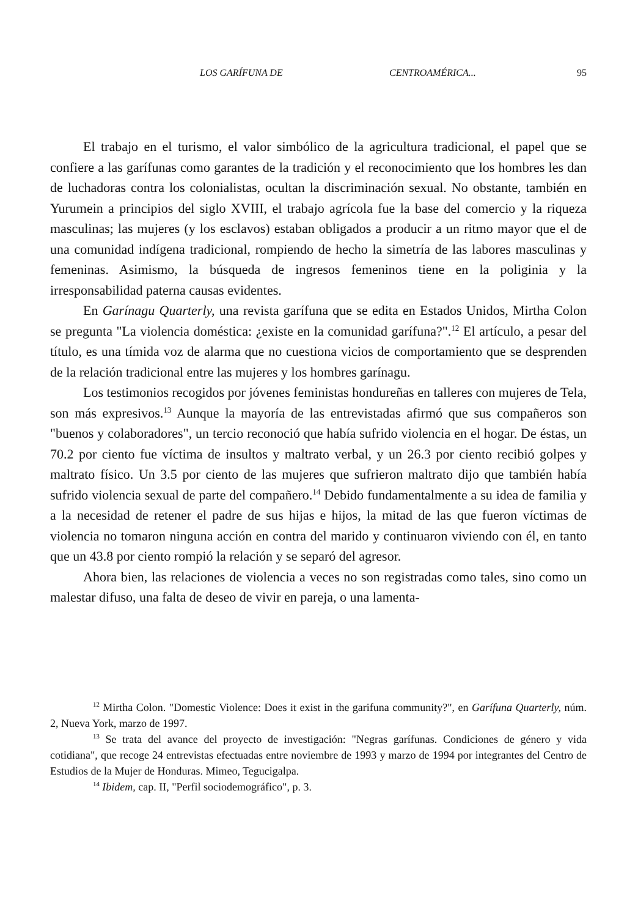LOS GARÍFUNA DE CENTROAMÉRICA... 95
El trabajo en el turismo, el valor simbólico de la agricultura tradicional, el papel que se confiere a las garífunas como garantes de la tradición y el reconocimiento que los hombres les dan de luchadoras contra los colonialistas, ocultan la discriminación sexual. No obstante, también en Yurumein a principios del siglo XVIII, el trabajo agrícola fue la base del comercio y la riqueza masculinas; las mujeres (y los esclavos) estaban obligados a producir a un ritmo mayor que el de una comunidad indígena tradicional, rompiendo de hecho la simetría de las labores masculinas y femeninas. Asimismo, la búsqueda de ingresos femeninos tiene en la poliginia y la irresponsabilidad paterna causas evidentes.
En Garínagu Quarterly, una revista garífuna que se edita en Estados Unidos, Mirtha Colon se pregunta "La violencia doméstica: ¿existe en la comunidad garífuna?".<sup>12</sup> El artículo, a pesar del título, es una tímida voz de alarma que no cuestiona vicios de comportamiento que se desprenden de la relación tradicional entre las mujeres y los hombres garínagu.
Los testimonios recogidos por jóvenes feministas hondureñas en talleres con mujeres de Tela, son más expresivos.<sup>13</sup> Aunque la mayoría de las entrevistadas afirmó que sus compañeros son "buenos y colaboradores", un tercio reconoció que había sufrido violencia en el hogar. De éstas, un 70.2 por ciento fue víctima de insultos y maltrato verbal, y un 26.3 por ciento recibió golpes y maltrato físico. Un 3.5 por ciento de las mujeres que sufrieron maltrato dijo que también había sufrido violencia sexual de parte del compañero.<sup>14</sup> Debido fundamentalmente a su idea de familia y a la necesidad de retener el padre de sus hijas e hijos, la mitad de las que fueron víctimas de violencia no tomaron ninguna acción en contra del marido y continuaron viviendo con él, en tanto que un 43.8 por ciento rompió la relación y se separó del agresor.
Ahora bien, las relaciones de violencia a veces no son registradas como tales, sino como un malestar difuso, una falta de deseo de vivir en pareja, o una lamenta-
<sup>12</sup> Mirtha Colon. "Domestic Violence: Does it exist in the garifuna community?", en Garífuna Quarterly, núm. 2, Nueva York, marzo de 1997.
<sup>13</sup> Se trata del avance del proyecto de investigación: "Negras garífunas. Condiciones de género y vida cotidiana", que recoge 24 entrevistas efectuadas entre noviembre de 1993 y marzo de 1994 por integrantes del Centro de Estudios de la Mujer de Honduras. Mimeo, Tegucigalpa.
<sup>14</sup> Ibidem, cap. II, "Perfil sociodemográfico", p. 3.